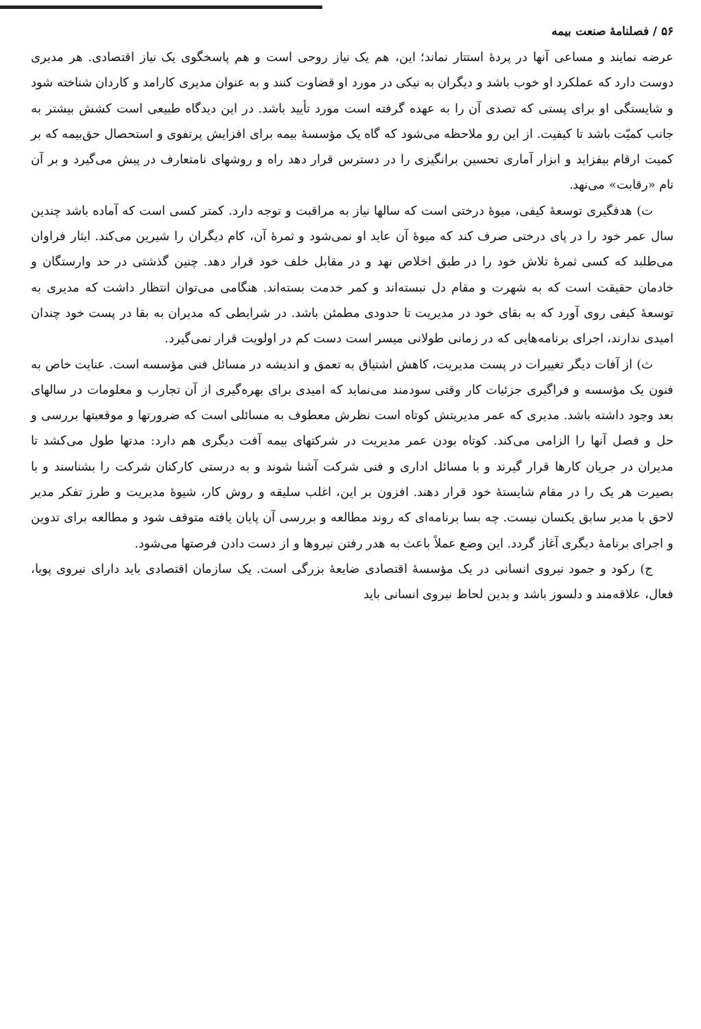۵۶ / فصلنامهٔ صنعت بیمه
عرضه نمایند و مساعی آنها در پردهٔ استتار نماند؛ این، هم یک نیاز روحی است و هم پاسخگوی یک نیاز اقتصادی. هر مدیری دوست دارد که عملکرد او خوب باشد و دیگران به نیکی در مورد او قضاوت کنند و به عنوان مدیری کارامد و کاردان شناخته شود و شایستگی او برای پستی که تصدی آن را به عهده گرفته است مورد تأیید باشد. در این دیدگاه طبیعی است کشش بیشتر به جانب کمیّت باشد تا کیفیت. از این رو ملاحظه می‌شود که گاه یک مؤسسهٔ بیمه برای افزایش پرتفوی و استحصال حق‌بیمه که بر کمیت ارقام بیفزاید و ابزار آماری تحسین برانگیزی را در دسترس قرار دهد راه و روشهای نامتعارف در پیش می‌گیرد و بر آن نام «رقابت» می‌نهد.
ت) هدفگیری توسعهٔ کیفی، میوهٔ درختی است که سالها نیاز به مراقبت و توجه دارد. کمتر کسی است که آماده باشد چندین سال عمر خود را در پای درختی صرف کند که میوهٔ آن عاید او نمی‌شود و ثمرهٔ آن، کام دیگران را شیرین می‌کند. ایثار فراوان می‌طلبد که کسی ثمرهٔ تلاش خود را در طبق اخلاص نهد و در مقابل خلف خود قرار دهد. چنین گذشتی در حد وارستگان و خادمان حقیقت است که به شهرت و مقام دل نبسته‌اند و کمر خدمت بسته‌اند. هنگامی می‌توان انتظار داشت که مدیری به توسعهٔ کیفی روی آورد که به بقای خود در مدیریت تا حدودی مطمئن باشد. در شرایطی که مدیران به بقا در پست خود چندان امیدی ندارند، اجرای برنامه‌هایی که در زمانی طولانی میسر است دست کم در اولویت قرار نمی‌گیرد.
ث) از آفات دیگر تغییرات در پست مدیریت، کاهش اشتیاق به تعمق و اندیشه در مسائل فنی مؤسسه است. عنایت خاص به فنون یک مؤسسه و فراگیری جزئیات کار وقتی سودمند می‌نماید که امیدی برای بهره‌گیری از آن تجارب و معلومات در سالهای بعد وجود داشته باشد. مدیری که عمر مدیریتش کوتاه است نظرش معطوف به مسائلی است که ضرورتها و موقعیتها بررسی و حل و فصل آنها را الزامی می‌کند. کوتاه بودن عمر مدیریت در شرکتهای بیمه آفت دیگری هم دارد: مدتها طول می‌کشد تا مدیران در جریان کارها قرار گیرند و با مسائل اداری و فنی شرکت آشنا شوند و به درستی کارکنان شرکت را بشناسند و با بصیرت هر یک را در مقام شایستهٔ خود قرار دهند. افزون بر این، اغلب سلیقه و روش کار، شیوهٔ مدیریت و طرز تفکر مدیر لاحق با مدیر سابق یکسان نیست. چه بسا برنامه‌ای که روند مطالعه و بررسی آن پایان یافته متوقف شود و مطالعه برای تدوین و اجرای برنامهٔ دیگری آغاز گردد. این وضع عملاً باعث به هدر رفتن نیروها و از دست دادن فرصتها می‌شود.
ج) رکود و جمود نیروی انسانی در یک مؤسسهٔ اقتصادی ضایعهٔ بزرگی است. یک سازمان اقتصادی باید دارای نیروی پویا، فعال، علاقه‌مند و دلسوز باشد و بدین لحاظ نیروی انسانی باید